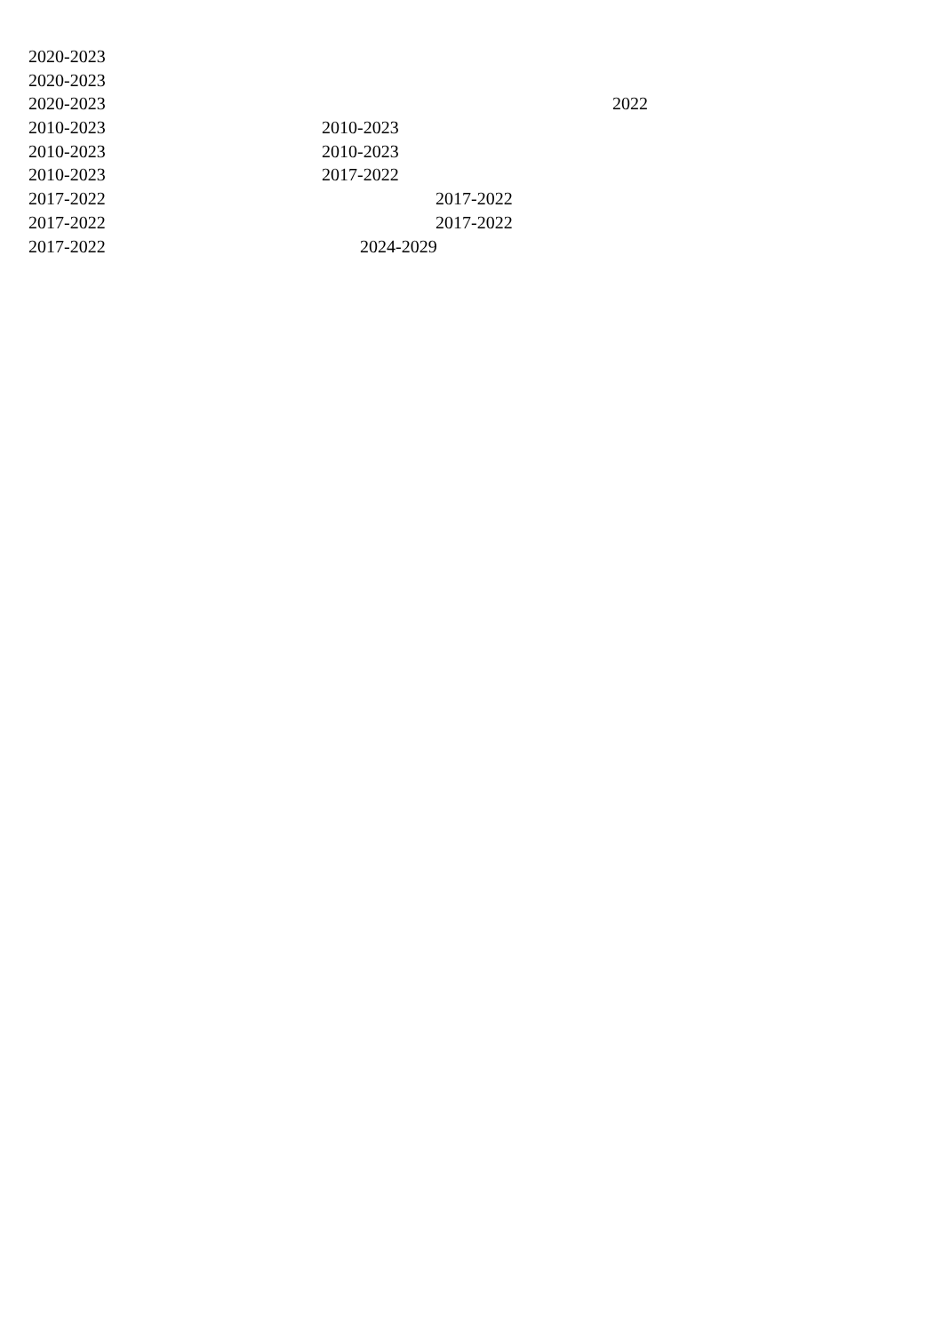2020-2023
2020-2023
2020-2023 2022
2010-2023 2010-2023
2010-2023 2010-2023
2010-2023 2017-2022
2017-2022 2017-2022
2017-2022 2017-2022
2017-2022 2024-2029